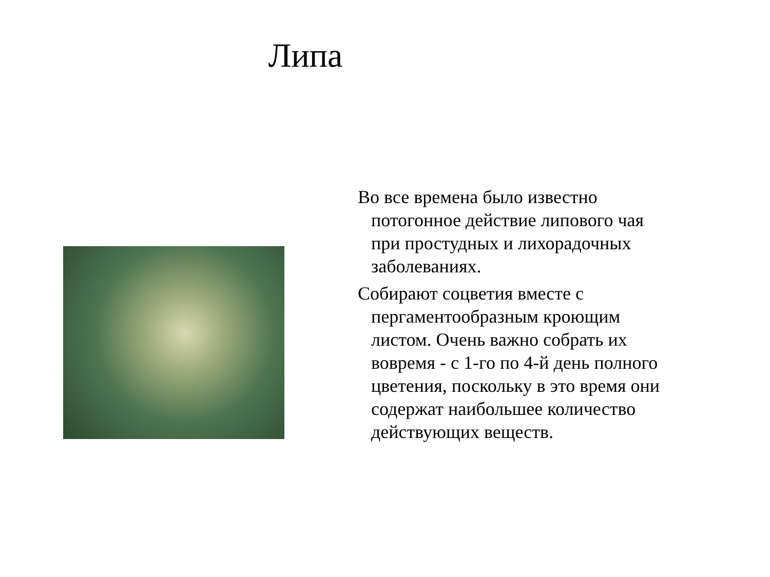Липа
Во все времена было известно потогонное действие липового чая при простудных и лихорадочных заболеваниях.
Собирают соцветия вместе с пергаментообразным кроющим листом. Очень важно собрать их вовремя - с 1-го по 4-й день полного цветения, поскольку в это время они содержат наибольшее количество действующих веществ.